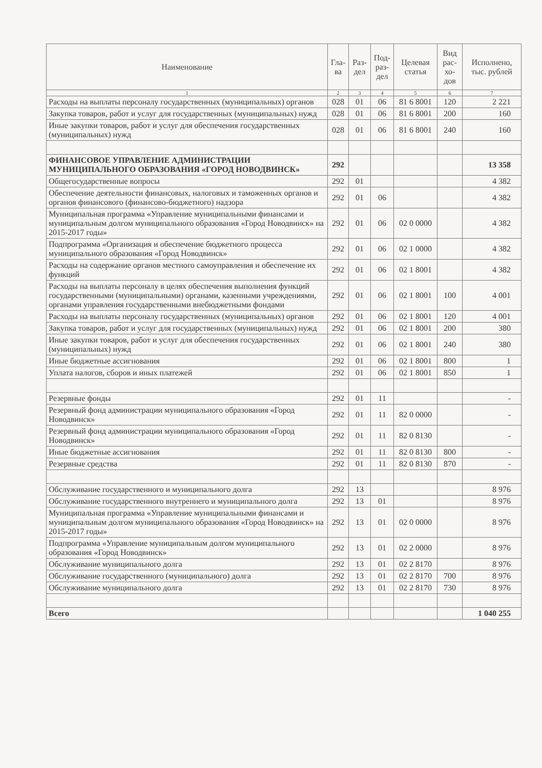| Наименование | Гла- ва | Раз- дел | Под- раз- дел | Целевая статья | Вид рас- хо- дов | Исполнено, тыс. рублей |
| --- | --- | --- | --- | --- | --- | --- |
| 1 | 2 | 3 | 4 | 5 | 6 | 7 |
| Расходы на выплаты персоналу государственных (муниципальных) органов | 028 | 01 | 06 | 81 6 8001 | 120 | 2 221 |
| Закупка товаров, работ и услуг для государственных (муниципальных) нужд | 028 | 01 | 06 | 81 6 8001 | 200 | 160 |
| Иные закупки товаров, работ и услуг для обеспечения государственных (муниципальных) нужд | 028 | 01 | 06 | 81 6 8001 | 240 | 160 |
| ФИНАНСОВОЕ УПРАВЛЕНИЕ АДМИНИСТРАЦИИ МУНИЦИПАЛЬНОГО ОБРАЗОВАНИЯ «ГОРОД НОВОДВИНСК» | 292 | | | | | 13 358 |
| Общегосударственные вопросы | 292 | 01 | | | | 4 382 |
| Обеспечение деятельности финансовых, налоговых и таможенных органов и органов финансового (финансово-бюджетного) надзора | 292 | 01 | 06 | | | 4 382 |
| Муниципальная программа «Управление муниципальными финансами и муниципальным долгом муниципального образования «Город Новодвинск» на 2015-2017 годы» | 292 | 01 | 06 | 02 0 0000 | | 4 382 |
| Подпрограмма «Организация и обеспечение бюджетного процесса муниципального образования «Город Новодвинск» | 292 | 01 | 06 | 02 1 0000 | | 4 382 |
| Расходы на содержание органов местного самоуправления и обеспечение их функций | 292 | 01 | 06 | 02 1 8001 | | 4 382 |
| Расходы на выплаты персоналу в целях обеспечения выполнения функций государственными (муниципальными) органами, казенными учреждениями, органами управления государственными внебюджетными фондами | 292 | 01 | 06 | 02 1 8001 | 100 | 4 001 |
| Расходы на выплаты персоналу государственных (муниципальных) органов | 292 | 01 | 06 | 02 1 8001 | 120 | 4 001 |
| Закупка товаров, работ и услуг для государственных (муниципальных) нужд | 292 | 01 | 06 | 02 1 8001 | 200 | 380 |
| Иные закупки товаров, работ и услуг для обеспечения государственных (муниципальных) нужд | 292 | 01 | 06 | 02 1 8001 | 240 | 380 |
| Иные бюджетные ассигнования | 292 | 01 | 06 | 02 1 8001 | 800 | 1 |
| Уплата налогов, сборов и иных платежей | 292 | 01 | 06 | 02 1 8001 | 850 | 1 |
| Резервные фонды | 292 | 01 | 11 | | | - |
| Резервный фонд администрации муниципального образования «Город Новодвинск» | 292 | 01 | 11 | 82 0 0000 | | - |
| Резервный фонд администрации муниципального образования «Город Новодвинск» | 292 | 01 | 11 | 82 0 8130 | | - |
| Иные бюджетные ассигнования | 292 | 01 | 11 | 82 0 8130 | 800 | - |
| Резервные средства | 292 | 01 | 11 | 82 0 8130 | 870 | - |
| Обслуживание государственного и муниципального долга | 292 | 13 | | | | 8 976 |
| Обслуживание государственного внутреннего и муниципального долга | 292 | 13 | 01 | | | 8 976 |
| Муниципальная программа «Управление муниципальными финансами и муниципальным долгом муниципального образования «Город Новодвинск» на 2015-2017 годы» | 292 | 13 | 01 | 02 0 0000 | | 8 976 |
| Подпрограмма «Управление муниципальным долгом муниципального образования «Город Новодвинск» | 292 | 13 | 01 | 02 2 0000 | | 8 976 |
| Обслуживание муниципального долга | 292 | 13 | 01 | 02 2 8170 | | 8 976 |
| Обслуживание государственного (муниципального) долга | 292 | 13 | 01 | 02 2 8170 | 700 | 8 976 |
| Обслуживание муниципального долга | 292 | 13 | 01 | 02 2 8170 | 730 | 8 976 |
| Всего | | | | | | 1 040 255 |